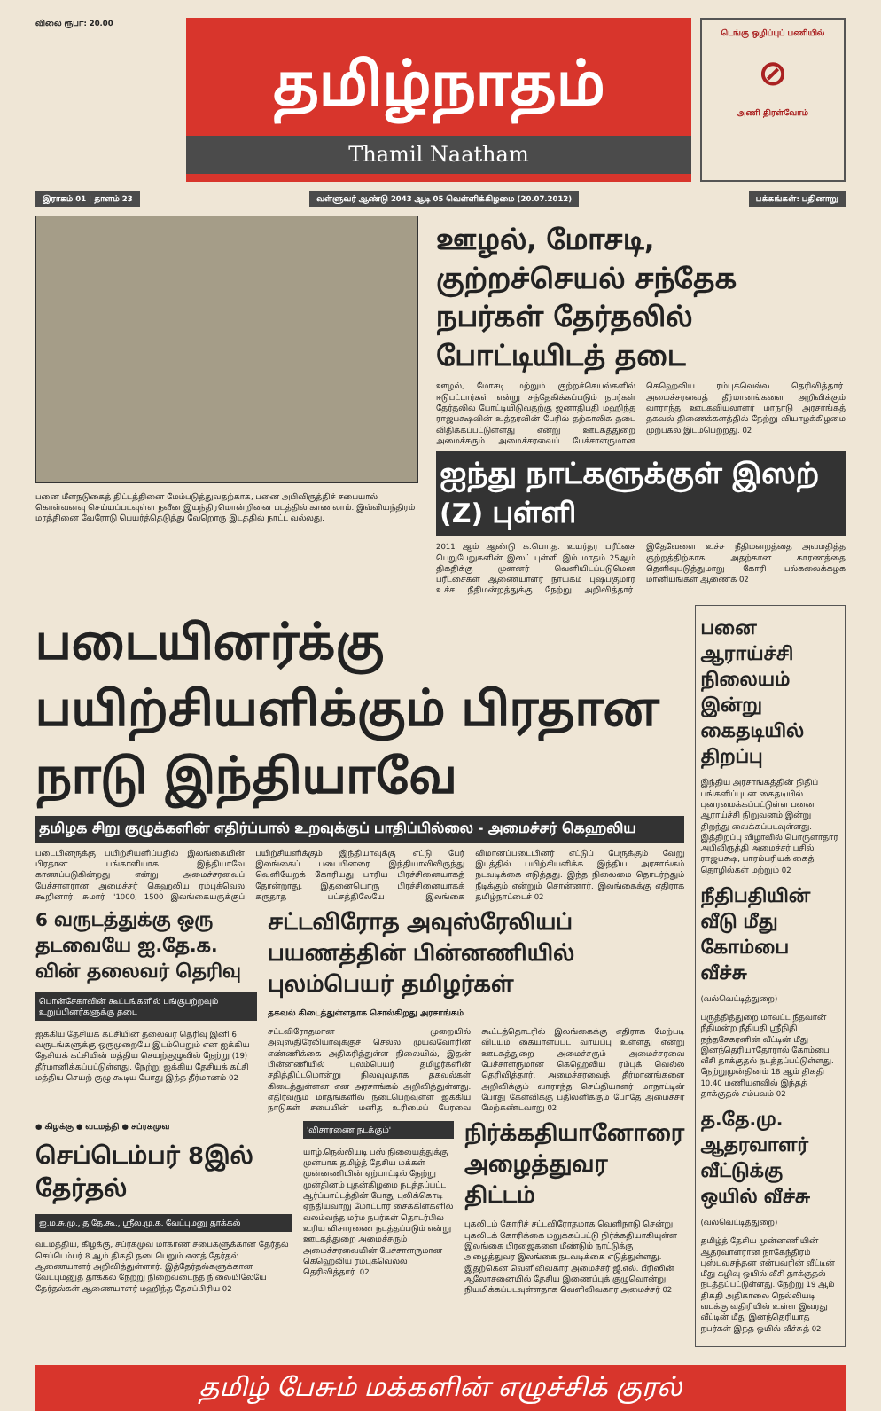விலை ரூபா: 20.00
தமிழ்நாதம்
Thamil Naatham
டெங்கு ஒழிப்புப் பணியில்
⊘
அணி திரள்வோம்
இராகம் 01 | தாளம் 23 வள்ளுவர் ஆண்டு 2043 ஆடி 05 வெள்ளிக்கிழமை (20.07.2012) பக்கங்கள்: பதினாறு
பனை மீளநடுகைத் திட்டத்தினை மேம்படுத்துவதற்காக, பனை அபிவிருத்திச் சபையால் கொள்வனவு செய்யப்படவுள்ள நவீன இயந்திரமொன்றினை படத்தில் காணலாம். இவ்வியந்திரம் மரத்தினை வேரோடு பெயர்த்தெடுத்து வேறொரு இடத்தில் நாட்ட வல்லது.
ஊழல், மோசடி, குற்றச்செயல் சந்தேக நபர்கள் தேர்தலில் போட்டியிடத் தடை
ஊழல், மோசடி மற்றும் குற்றச்செயல்களில் ஈடுபட்டார்கள் என்று சந்தேகிக்கப்படும் நபர்கள் தேர்தலில் போட்டியிடுவதற்கு ஜனாதிபதி மஹிந்த ராஜபக்ஷவின் உத்தரவின் பேரில் தற்காலிக தடை விதிக்கப்பட்டுள்ளது என்று ஊடகத்துறை அமைச்சரும் அமைச்சரவைப் பேச்சாளருமான கெஹெலிய ரம்புக்வெல்ல தெரிவித்தார். அமைச்சரவைத் தீர்மானங்களை அறிவிக்கும் வாராந்த ஊடகவியலாளர் மாநாடு அரசாங்கத் தகவல் திணைக்களத்தில் நேற்று வியாழக்கிழமை முற்பகல் இடம்பெற்றது. 02
ஐந்து நாட்களுக்குள் இஸற் (Z) புள்ளி
2011 ஆம் ஆண்டு க.பொ.த. உயர்தர பரீட்சை பெறுபேறுகளின் இஸட் புள்ளி இம் மாதம் 25ஆம் திகதிக்கு முன்னர் வெளியிடப்படுமென பரீட்சைகள் ஆணையாளர் நாயகம் புஷ்பகுமார உச்ச நீதிமன்றத்துக்கு நேற்று அறிவித்தார். இதேவேளை உச்ச நீதிமன்றத்தை அவமதித்த குற்றத்திற்காக அதற்கான காரணத்தை தெளிவுபடுத்துமாறு கோரி பல்கலைக்கழக மானியங்கள் ஆணைக் 02
படையினர்க்கு பயிற்சியளிக்கும் பிரதான நாடு இந்தியாவே
தமிழக சிறு குழுக்களின் எதிர்ப்பால் உறவுக்குப் பாதிப்பில்லை - அமைச்சர் கெஹலிய
படையினருக்கு பயிற்சியளிப்பதில் இலங்கையின் பிரதான பங்காளியாக இந்தியாவே காணப்படுகின்றது என்று அமைச்சரவைப் பேச்சாளரான அமைச்சர் கெஹலிய ரம்புக்வெல கூறினார். சுமார் "1000, 1500 இலங்கையருக்குப் பயிற்சியளிக்கும் இந்தியாவுக்கு எட்டு பேர் இலங்கைப் படையினரை இந்தியாவிலிருந்து வெளியேறக் கோரியது பாரிய பிரச்சினையாகத் தோன்றாது. இதனையொரு பிரச்சினையாகக் கருதாத பட்சத்திலேயே இலங்கை விமானப்படையினர் எட்டுப் பேருக்கும் வேறு இடத்தில் பயிற்சியளிக்க இந்திய அரசாங்கம் நடவடிக்கை எடுத்தது. இந்த நிலைமை தொடர்ந்தும் நீடிக்கும் என்றும் சொன்னார். இலங்கைக்கு எதிராக தமிழ்நாட்டைச் 02
6 வருடத்துக்கு ஒரு தடவையே ஐ.தே.க. வின் தலைவர் தெரிவு
பொன்சேகாவின் கூட்டங்களில் பங்குபற்றவும் உறுப்பினர்களுக்கு தடை
ஐக்கிய தேசியக் கட்சியின் தலைவர் தெரிவு இனி 6 வருடங்களுக்கு ஒருமுறையே இடம்பெறும் என ஐக்கிய தேசியக் கட்சியின் மத்திய செயற்குழுவில் நேற்று (19) தீர்மானிக்கப்பட்டுள்ளது. நேற்று ஐக்கிய தேசியக் கட்சி மத்திய செயற் குழு கூடிய போது இந்த தீர்மானம் 02
சட்டவிரோத அவுஸ்ரேலியப் பயணத்தின் பின்னணியில் புலம்பெயர் தமிழர்கள்
தகவல் கிடைத்துள்ளதாக சொல்கிறது அரசாங்கம்
சட்டவிரோதமான முறையில் அவுஸ்திரேலியாவுக்குச் செல்ல முயல்வோரின் எண்ணிக்கை அதிகரித்துள்ள நிலையில், இதன் பின்னணியில் புலம்பெயர் தமிழர்களின் சதித்திட்டமொன்று நிலவுவதாக தகவல்கள் கிடைத்துள்ளன என அரசாங்கம் அறிவித்துள்ளது. எதிர்வரும் மாதங்களில் நடைபெறவுள்ள ஐக்கிய நாடுகள் சபையின் மனித உரிமைப் பேரவை கூட்டத்தொடரில் இலங்கைக்கு எதிராக மேற்படி விடயம் கையாளப்பட வாய்ப்பு உள்ளது என்று ஊடகத்துறை அமைச்சரும் அமைச்சரவை பேச்சாளருமான கெஹெலிய ரம்புக் வெல்ல தெரிவித்தார். அமைச்சரவைத் தீர்மானங்களை அறிவிக்கும் வாராந்த செய்தியாளர் மாநாட்டின் போது கேள்விக்கு பதிலளிக்கும் போதே அமைச்சர் மேற்கண்டவாறு 02
● கிழக்கு ● வடமத்தி ● சப்ரகமுவ
செப்டெம்பர் 8இல் தேர்தல்
ஐ.ம.சு.மு., த.தே.கூ., ஸ்ரீல.மு.க. வேட்புமனு தாக்கல்
வடமத்திய, கிழக்கு, சப்ரகமுவ மாகாண சபைகளுக்கான தேர்தல் செப்டெம்பர் 8 ஆம் திகதி நடைபெறும் எனத் தேர்தல் ஆணையாளர் அறிவித்துள்ளார். இத்தேர்தல்களுக்கான வேட்புமனுத் தாக்கல் நேற்று நிறைவடைந்த நிலையிலேயே தேர்தல்கள் ஆணையாளர் மஹிந்த தேசப்பிரிய 02
'விசாரணை நடக்கும்'
யாழ்.நெல்லியடி பஸ் நிலையத்துக்கு முன்பாக தமிழ்த் தேசிய மக்கள் முன்னணியின் ஏற்பாட்டில் நேற்று முன்தினம் புதன்கிழமை நடத்தப்பட்ட ஆர்ப்பாட்டத்தின் போது புலிக்கொடி ஏந்தியவாறு மோட்டார் சைக்கிள்களில் வலம்வந்த மர்ம நபர்கள் தொடர்பில் உரிய விசாரணை நடத்தப்படும் என்று ஊடகத்துறை அமைச்சரும் அமைச்சரவையின் பேச்சாளருமான கெஹெலிய ரம்புக்வெல்ல தெரிவித்தார். 02
நிர்க்கதியானோரை அழைத்துவர திட்டம்
புகலிடம் கோரிச் சட்டவிரோதமாக வெளிநாடு சென்று புகலிடக் கோரிக்கை மறுக்கப்பட்டு நிர்க்கதியாகியுள்ள இலங்கை பிரஜைகளை மீண்டும் நாட்டுக்கு அழைத்துவர இலங்கை நடவடிக்கை எடுத்துள்ளது. இதற்கென வெளிவிவகார அமைச்சர் ஜீ.எல். பீரிஸின் ஆலோசனையில் தேசிய இணைப்புக் குழுவொன்று நியமிக்கப்படவுள்ளதாக வெளிவிவகார அமைச்சர் 02
பனை ஆராய்ச்சி நிலையம் இன்று கைதடியில் திறப்பு
இந்திய அரசாங்கத்தின் நிதிப் பங்களிப்புடன் கைதடியில் புனரமைக்கப்பட்டுள்ள பனை ஆராய்ச்சி நிறுவனம் இன்று திறந்து வைக்கப்படவுள்ளது. இத்திறப்பு விழாவில் பொருளாதார அபிவிருத்தி அமைச்சர் பசில் ராஜபக்ஷ, பாரம்பரியக் கைத் தொழில்கள் மற்றும் 02
நீதிபதியின் வீடு மீது கோம்பை வீச்சு
(வல்வெட்டித்துறை)
பருத்தித்துறை மாவட்ட நீதவான் நீதிமன்ற நீதிபதி ஸ்ரீநிதி நந்தசேகரனின் வீட்டின் மீது இனந்தெரியாதோரால் கோம்பை வீசி தாக்குதல் நடத்தப்பட்டுள்ளது. நேற்றுமுன்தினம் 18 ஆம் திகதி 10.40 மணியளவில் இந்தத் தாக்குதல் சம்பவம் 02
த.தே.மு. ஆதரவாளர் வீட்டுக்கு ஒயில் வீச்சு
(வல்வெட்டித்துறை)
தமிழ்த் தேசிய முன்னணியின் ஆதரவாளரான நாகேந்திரம் புஸ்பவசந்தன் என்பவரின் வீட்டின் மீது கழிவு ஒயில் வீசி தாக்குதல் நடத்தப்பட்டுள்ளது. நேற்று 19 ஆம் திகதி அதிகாலை நெல்லியடி வடக்கு வதிரியில் உள்ள இவரது வீட்டின் மீது இனந்தெரியாத நபர்கள் இந்த ஒயில் வீச்சுத் 02
தமிழ் பேசும் மக்களின் எழுச்சிக் குரல்